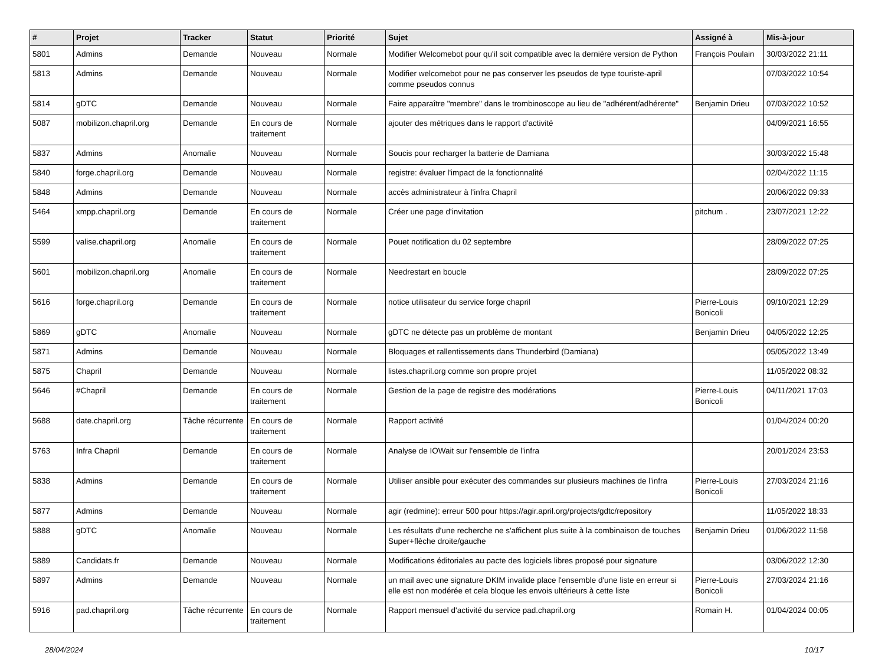| # | Projet | Tracker | Statut | Priorité | Sujet | Assigné à | Mis-à-jour |
| --- | --- | --- | --- | --- | --- | --- | --- |
| 5801 | Admins | Demande | Nouveau | Normale | Modifier Welcomebot pour qu'il soit compatible avec la dernière version de Python | François Poulain | 30/03/2022 21:11 |
| 5813 | Admins | Demande | Nouveau | Normale | Modifier welcomebot pour ne pas conserver les pseudos de type touriste-april comme pseudos connus | | 07/03/2022 10:54 |
| 5814 | gDTC | Demande | Nouveau | Normale | Faire apparaître "membre" dans le trombinoscope au lieu de "adhérent/adhérente" | Benjamin Drieu | 07/03/2022 10:52 |
| 5087 | mobilizon.chapril.org | Demande | En cours de traitement | Normale | ajouter des métriques dans le rapport d'activité | | 04/09/2021 16:55 |
| 5837 | Admins | Anomalie | Nouveau | Normale | Soucis pour recharger la batterie de Damiana | | 30/03/2022 15:48 |
| 5840 | forge.chapril.org | Demande | Nouveau | Normale | registre: évaluer l'impact de la fonctionnalité | | 02/04/2022 11:15 |
| 5848 | Admins | Demande | Nouveau | Normale | accès administrateur à l'infra Chapril | | 20/06/2022 09:33 |
| 5464 | xmpp.chapril.org | Demande | En cours de traitement | Normale | Créer une page d'invitation | pitchum . | 23/07/2021 12:22 |
| 5599 | valise.chapril.org | Anomalie | En cours de traitement | Normale | Pouet notification du 02 septembre | | 28/09/2022 07:25 |
| 5601 | mobilizon.chapril.org | Anomalie | En cours de traitement | Normale | Needrestart en boucle | | 28/09/2022 07:25 |
| 5616 | forge.chapril.org | Demande | En cours de traitement | Normale | notice utilisateur du service forge chapril | Pierre-Louis Bonicoli | 09/10/2021 12:29 |
| 5869 | gDTC | Anomalie | Nouveau | Normale | gDTC ne détecte pas un problème de montant | Benjamin Drieu | 04/05/2022 12:25 |
| 5871 | Admins | Demande | Nouveau | Normale | Bloquages et rallentissements dans Thunderbird (Damiana) | | 05/05/2022 13:49 |
| 5875 | Chapril | Demande | Nouveau | Normale | listes.chapril.org comme son propre projet | | 11/05/2022 08:32 |
| 5646 | #Chapril | Demande | En cours de traitement | Normale | Gestion de la page de registre des modérations | Pierre-Louis Bonicoli | 04/11/2021 17:03 |
| 5688 | date.chapril.org | Tâche récurrente | En cours de traitement | Normale | Rapport activité | | 01/04/2024 00:20 |
| 5763 | Infra Chapril | Demande | En cours de traitement | Normale | Analyse de IOWait sur l'ensemble de l'infra | | 20/01/2024 23:53 |
| 5838 | Admins | Demande | En cours de traitement | Normale | Utiliser ansible pour exécuter des commandes sur plusieurs machines de l'infra | Pierre-Louis Bonicoli | 27/03/2024 21:16 |
| 5877 | Admins | Demande | Nouveau | Normale | agir (redmine): erreur 500 pour https://agir.april.org/projects/gdtc/repository | | 11/05/2022 18:33 |
| 5888 | gDTC | Anomalie | Nouveau | Normale | Les résultats d'une recherche ne s'affichent plus suite à la combinaison de touches Super+flèche droite/gauche | Benjamin Drieu | 01/06/2022 11:58 |
| 5889 | Candidats.fr | Demande | Nouveau | Normale | Modifications éditoriales au pacte des logiciels libres proposé pour signature | | 03/06/2022 12:30 |
| 5897 | Admins | Demande | Nouveau | Normale | un mail avec une signature DKIM invalide place l'ensemble d'une liste en erreur si elle est non modérée et cela bloque les envois ultérieurs à cette liste | Pierre-Louis Bonicoli | 27/03/2024 21:16 |
| 5916 | pad.chapril.org | Tâche récurrente | En cours de traitement | Normale | Rapport mensuel d'activité du service pad.chapril.org | Romain H. | 01/04/2024 00:05 |
28/04/2024 10/17